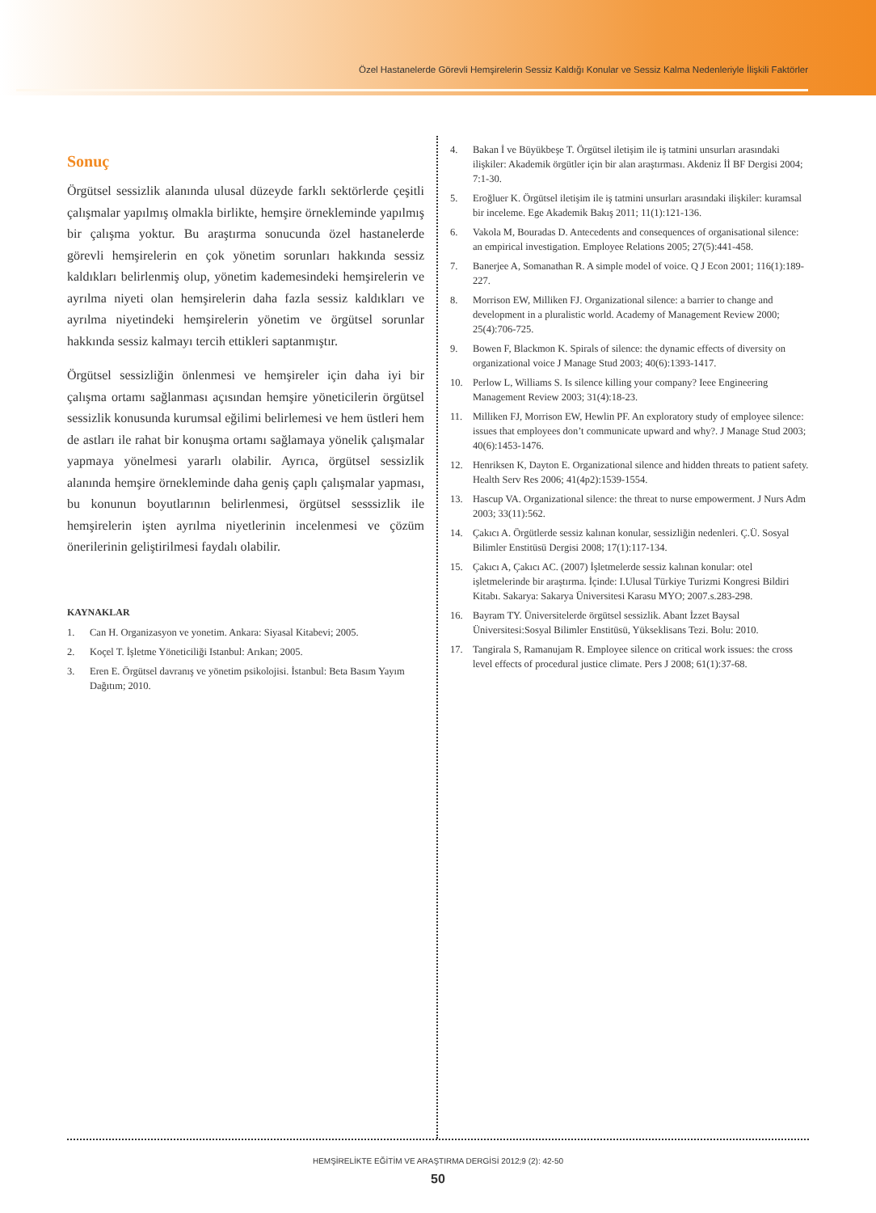Özel Hastanelerde Görevli Hemşirelerin Sessiz Kaldığı Konular ve Sessiz Kalma Nedenleriyle İlişkili Faktörler
Sonuç
Örgütsel sessizlik alanında ulusal düzeyde farklı sektörlerde çeşitli çalışmalar yapılmış olmakla birlikte, hemşire örnekleminde yapılmış bir çalışma yoktur. Bu araştırma sonucunda özel hastanelerde görevli hemşirelerin en çok yönetim sorunları hakkında sessiz kaldıkları belirlenmiş olup, yönetim kademesindeki hemşirelerin ve ayrılma niyeti olan hemşirelerin daha fazla sessiz kaldıkları ve ayrılma niyetindeki hemşirelerin yönetim ve örgütsel sorunlar hakkında sessiz kalmayı tercih ettikleri saptanmıştır.
Örgütsel sessizliğin önlenmesi ve hemşireler için daha iyi bir çalışma ortamı sağlanması açısından hemşire yöneticilerin örgütsel sessizlik konusunda kurumsal eğilimi belirlemesi ve hem üstleri hem de astları ile rahat bir konuşma ortamı sağlamaya yönelik çalışmalar yapmaya yönelmesi yararlı olabilir. Ayrıca, örgütsel sessizlik alanında hemşire örnekleminde daha geniş çaplı çalışmalar yapması, bu konunun boyutlarının belirlenmesi, örgütsel sesssizlik ile hemşirelerin işten ayrılma niyetlerinin incelenmesi ve çözüm önerilerinin geliştirilmesi faydalı olabilir.
KAYNAKLAR
1. Can H. Organizasyon ve yonetim. Ankara: Siyasal Kitabevi; 2005.
2. Koçel T. İşletme Yöneticiliği Istanbul: Arıkan; 2005.
3. Eren E. Örgütsel davranış ve yönetim psikolojisi. İstanbul: Beta Basım Yayım Dağıtım; 2010.
4. Bakan İ ve Büyükbeşe T. Örgütsel iletişim ile iş tatmini unsurları arasındaki ilişkiler: Akademik örgütler için bir alan araştırması. Akdeniz İİ BF Dergisi 2004; 7:1-30.
5. Eroğluer K. Örgütsel iletişim ile iş tatmini unsurları arasındaki ilişkiler: kuramsal bir inceleme. Ege Akademik Bakış 2011; 11(1):121-136.
6. Vakola M, Bouradas D. Antecedents and consequences of organisational silence: an empirical investigation. Employee Relations 2005; 27(5):441-458.
7. Banerjee A, Somanathan R. A simple model of voice. Q J Econ 2001; 116(1):189-227.
8. Morrison EW, Milliken FJ. Organizational silence: a barrier to change and development in a pluralistic world. Academy of Management Review 2000; 25(4):706-725.
9. Bowen F, Blackmon K. Spirals of silence: the dynamic effects of diversity on organizational voice J Manage Stud 2003; 40(6):1393-1417.
10. Perlow L, Williams S. Is silence killing your company? Ieee Engineering Management Review 2003; 31(4):18-23.
11. Milliken FJ, Morrison EW, Hewlin PF. An exploratory study of employee silence: issues that employees don’t communicate upward and why?. J Manage Stud 2003; 40(6):1453-1476.
12. Henriksen K, Dayton E. Organizational silence and hidden threats to patient safety. Health Serv Res 2006; 41(4p2):1539-1554.
13. Hascup VA. Organizational silence: the threat to nurse empowerment. J Nurs Adm 2003; 33(11):562.
14. Çakıcı A. Örgütlerde sessiz kalınan konular, sessizliğin nedenleri. Ç.Ü. Sosyal Bilimler Enstitüsü Dergisi 2008; 17(1):117-134.
15. Çakıcı A, Çakıcı AC. (2007) İşletmelerde sessiz kalınan konular: otel işletmelerinde bir araştırma. İçinde: I.Ulusal Türkiye Turizmi Kongresi Bildiri Kitabı. Sakarya: Sakarya Üniversitesi Karasu MYO; 2007.s.283-298.
16. Bayram TY. Üniversitelerde örgütsel sessizlik. Abant İzzet Baysal Üniversitesi:Sosyal Bilimler Enstitüsü, Yükseklisans Tezi. Bolu: 2010.
17. Tangirala S, Ramanujam R. Employee silence on critical work issues: the cross level effects of procedural justice climate. Pers J 2008; 61(1):37-68.
HEMŞİRELİKTE EĞİTİM VE ARAŞTIRMA DERGİSİ 2012;9 (2): 42-50
50